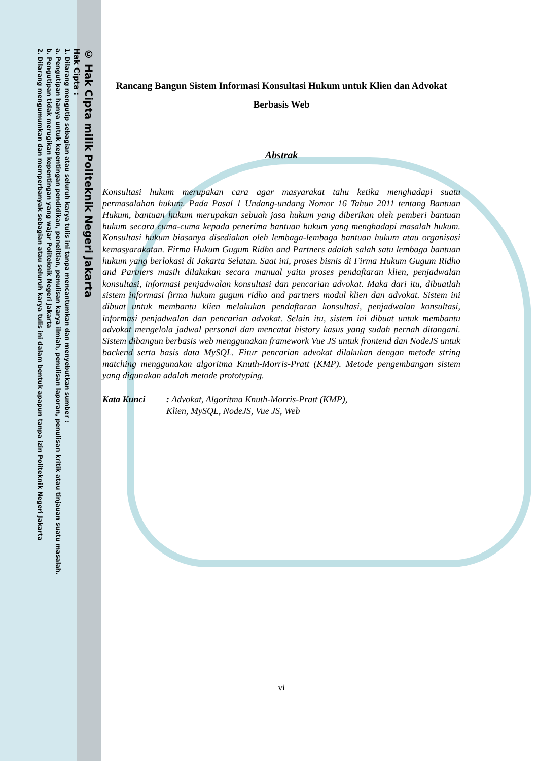© Hak Cipta milik Politeknik Negeri Jakarta
Hak Cipta :
1. Dilarang mengutip sebagian atau seluruh karya tulis ini tanpa mencantumkan dan menyebutkan sumber :
a. Pengutipan hanya untuk kepentingan pendidikan, penelitian, penulisan karya ilmiah, penulisan laporan, penulisan kritik atau tinjauan suatu masalah.
b. Pengutipan tidak merugikan kepentingan yang wajar Politeknik Negeri Jakarta
2. Dilarang mengumumkan dan memperbanyak sebagian atau seluruh karya tulis ini dalam bentuk apapun tanpa izin Politeknik Negeri Jakarta
Rancang Bangun Sistem Informasi Konsultasi Hukum untuk Klien dan Advokat Berbasis Web
Abstrak
Konsultasi hukum merupakan cara agar masyarakat tahu ketika menghadapi suatu permasalahan hukum. Pada Pasal 1 Undang-undang Nomor 16 Tahun 2011 tentang Bantuan Hukum, bantuan hukum merupakan sebuah jasa hukum yang diberikan oleh pemberi bantuan hukum secara cuma-cuma kepada penerima bantuan hukum yang menghadapi masalah hukum. Konsultasi hukum biasanya disediakan oleh lembaga-lembaga bantuan hukum atau organisasi kemasyarakatan. Firma Hukum Gugum Ridho and Partners adalah salah satu lembaga bantuan hukum yang berlokasi di Jakarta Selatan. Saat ini, proses bisnis di Firma Hukum Gugum Ridho and Partners masih dilakukan secara manual yaitu proses pendaftaran klien, penjadwalan konsultasi, informasi penjadwalan konsultasi dan pencarian advokat. Maka dari itu, dibuatlah sistem informasi firma hukum gugum ridho and partners modul klien dan advokat. Sistem ini dibuat untuk membantu klien melakukan pendaftaran konsultasi, penjadwalan konsultasi, informasi penjadwalan dan pencarian advokat. Selain itu, sistem ini dibuat untuk membantu advokat mengelola jadwal personal dan mencatat history kasus yang sudah pernah ditangani. Sistem dibangun berbasis web menggunakan framework Vue JS untuk frontend dan NodeJS untuk backend serta basis data MySQL. Fitur pencarian advokat dilakukan dengan metode string matching menggunakan algoritma Knuth-Morris-Pratt (KMP). Metode pengembangan sistem yang digunakan adalah metode prototyping.
Kata Kunci: Advokat, Algoritma Knuth-Morris-Pratt (KMP), Klien, MySQL, NodeJS, Vue JS, Web
vi